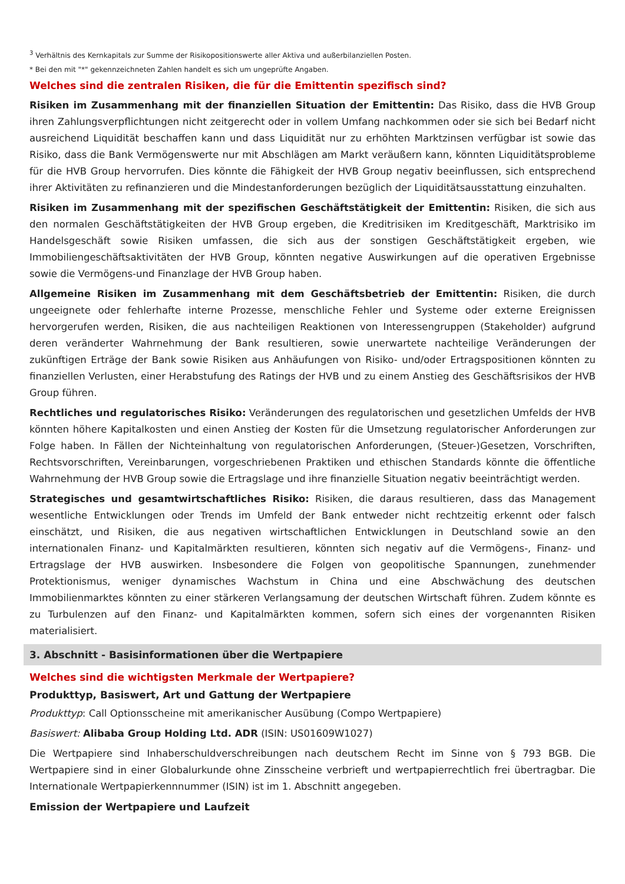<sup>3</sup> Verhältnis des Kernkapitals zur Summe der Risikopositionswerte aller Aktiva und außerbilanziellen Posten.
* Bei den mit "*" gekennzeichneten Zahlen handelt es sich um ungeprüfte Angaben.
Welches sind die zentralen Risiken, die für die Emittentin spezifisch sind?
Risiken im Zusammenhang mit der finanziellen Situation der Emittentin: Das Risiko, dass die HVB Group ihren Zahlungsverpflichtungen nicht zeitgerecht oder in vollem Umfang nachkommen oder sie sich bei Bedarf nicht ausreichend Liquidität beschaffen kann und dass Liquidität nur zu erhöhten Marktzinsen verfügbar ist sowie das Risiko, dass die Bank Vermögenswerte nur mit Abschlägen am Markt veräußern kann, könnten Liquiditätsprobleme für die HVB Group hervorrufen. Dies könnte die Fähigkeit der HVB Group negativ beeinflussen, sich entsprechend ihrer Aktivitäten zu refinanzieren und die Mindestanforderungen bezüglich der Liquiditätsausstattung einzuhalten.
Risiken im Zusammenhang mit der spezifischen Geschäftstätigkeit der Emittentin: Risiken, die sich aus den normalen Geschäftstätigkeiten der HVB Group ergeben, die Kreditrisiken im Kreditgeschäft, Marktrisiko im Handelsgeschäft sowie Risiken umfassen, die sich aus der sonstigen Geschäftstätigkeit ergeben, wie Immobiliengeschäftsaktivitäten der HVB Group, könnten negative Auswirkungen auf die operativen Ergebnisse sowie die Vermögens-und Finanzlage der HVB Group haben.
Allgemeine Risiken im Zusammenhang mit dem Geschäftsbetrieb der Emittentin: Risiken, die durch ungeeignete oder fehlerhafte interne Prozesse, menschliche Fehler und Systeme oder externe Ereignissen hervorgerufen werden, Risiken, die aus nachteiligen Reaktionen von Interessengruppen (Stakeholder) aufgrund deren veränderter Wahrnehmung der Bank resultieren, sowie unerwartete nachteilige Veränderungen der zukünftigen Erträge der Bank sowie Risiken aus Anhäufungen von Risiko- und/oder Ertragspositionen könnten zu finanziellen Verlusten, einer Herabstufung des Ratings der HVB und zu einem Anstieg des Geschäftsrisikos der HVB Group führen.
Rechtliches und regulatorisches Risiko: Veränderungen des regulatorischen und gesetzlichen Umfelds der HVB könnten höhere Kapitalkosten und einen Anstieg der Kosten für die Umsetzung regulatorischer Anforderungen zur Folge haben. In Fällen der Nichteinhaltung von regulatorischen Anforderungen, (Steuer-)Gesetzen, Vorschriften, Rechtsvorschriften, Vereinbarungen, vorgeschriebenen Praktiken und ethischen Standards könnte die öffentliche Wahrnehmung der HVB Group sowie die Ertragslage und ihre finanzielle Situation negativ beeinträchtigt werden.
Strategisches und gesamtwirtschaftliches Risiko: Risiken, die daraus resultieren, dass das Management wesentliche Entwicklungen oder Trends im Umfeld der Bank entweder nicht rechtzeitig erkennt oder falsch einschätzt, und Risiken, die aus negativen wirtschaftlichen Entwicklungen in Deutschland sowie an den internationalen Finanz- und Kapitalmärkten resultieren, könnten sich negativ auf die Vermögens-, Finanz- und Ertragslage der HVB auswirken. Insbesondere die Folgen von geopolitische Spannungen, zunehmender Protektionismus, weniger dynamisches Wachstum in China und eine Abschwächung des deutschen Immobilienmarktes könnten zu einer stärkeren Verlangsamung der deutschen Wirtschaft führen. Zudem könnte es zu Turbulenzen auf den Finanz- und Kapitalmärkten kommen, sofern sich eines der vorgenannten Risiken materialisiert.
3. Abschnitt - Basisinformationen über die Wertpapiere
Welches sind die wichtigsten Merkmale der Wertpapiere?
Produkttyp, Basiswert, Art und Gattung der Wertpapiere
Produkttyp: Call Optionsscheine mit amerikanischer Ausübung (Compo Wertpapiere)
Basiswert: Alibaba Group Holding Ltd. ADR (ISIN: US01609W1027)
Die Wertpapiere sind Inhaberschuldverschreibungen nach deutschem Recht im Sinne von § 793 BGB. Die Wertpapiere sind in einer Globalurkunde ohne Zinsscheine verbrieft und wertpapierrechtlich frei übertragbar. Die Internationale Wertpapierkennnummer (ISIN) ist im 1. Abschnitt angegeben.
Emission der Wertpapiere und Laufzeit